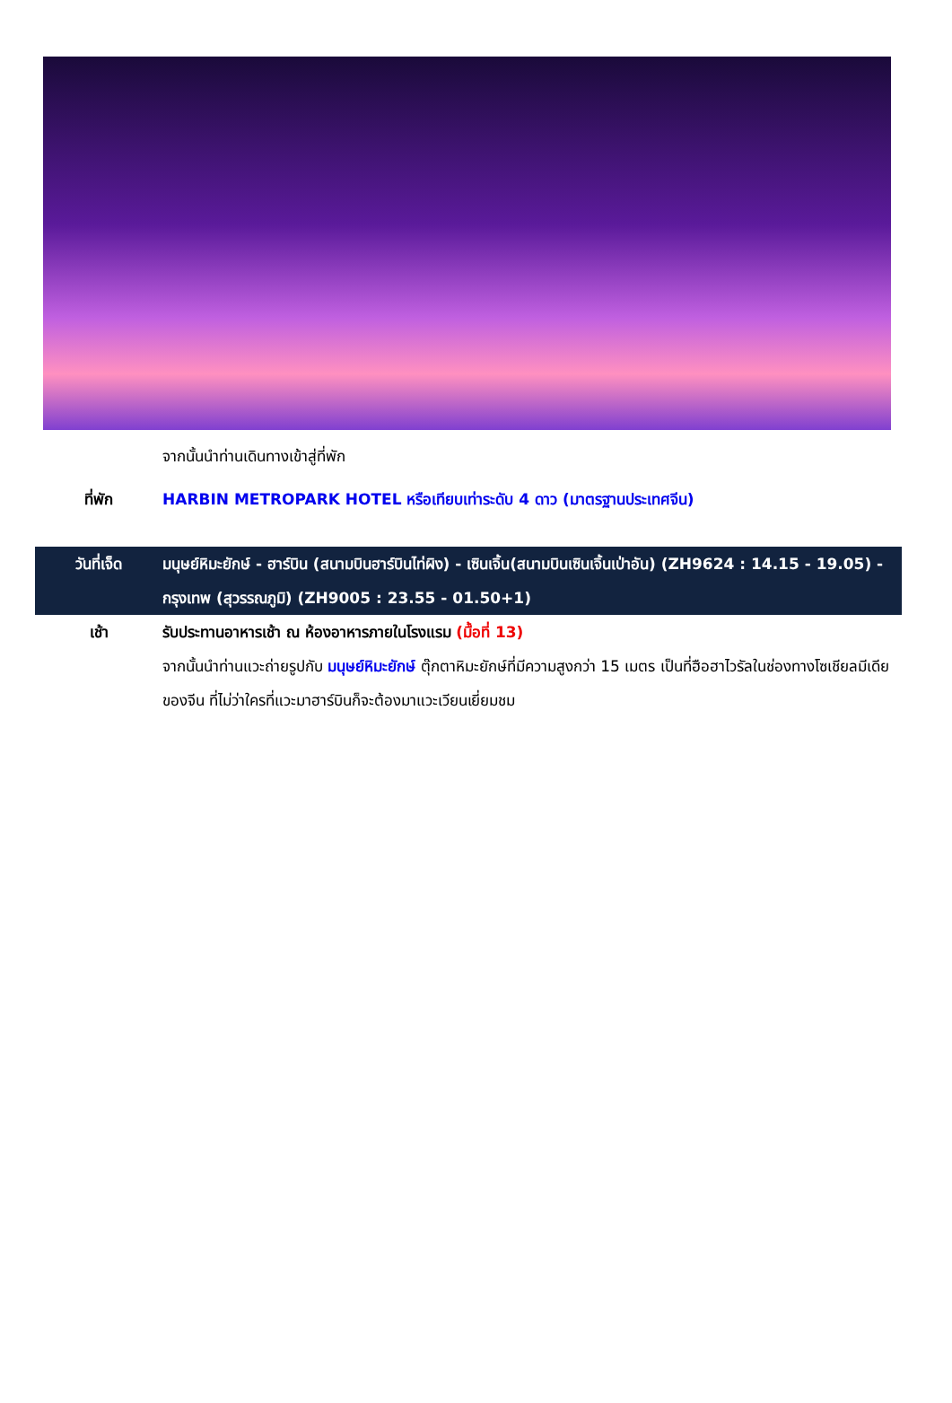จากนั้นนำท่านเดินทางเข้าสู่ที่พัก
ที่พัก HARBIN METROPARK HOTEL หรือเทียบเท่าระดับ 4 ดาว (มาตรฐานประเทศจีน)
วันที่เจ็ด มนุษย์หิมะยักษ์ - ฮาร์บิน (สนามบินฮาร์บินไท่ผิง) - เซินเจิ้น(สนามบินเซินเจิ้นเป่าอัน) (ZH9624 : 14.15 - 19.05) - กรุงเทพ (สุวรรณภูมิ) (ZH9005 : 23.55 - 01.50+1)
เช้า รับประทานอาหารเช้า ณ ห้องอาหารภายในโรงแรม (มื้อที่ 13)
จากนั้นนำท่านแวะถ่ายรูปกับ มนุษย์หิมะยักษ์ ตุ๊กตาหิมะยักษ์ที่มีความสูงกว่า 15 เมตร เป็นที่ฮือฮาไวรัลในช่องทางโซเชียลมีเดียของจีน ที่ไม่ว่าใครที่แวะมาฮาร์บินก็จะต้องมาแวะเวียนเยี่ยมชม